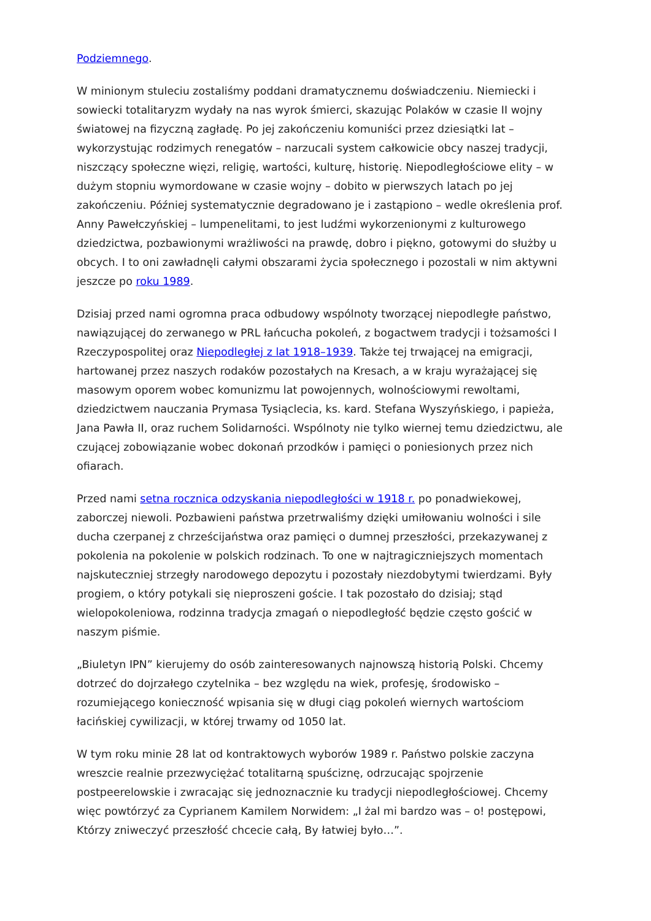Podziemnego.
W minionym stuleciu zostaliśmy poddani dramatycznemu doświadczeniu. Niemiecki i sowiecki totalitaryzm wydały na nas wyrok śmierci, skazując Polaków w czasie II wojny światowej na fizyczną zagładę. Po jej zakończeniu komuniści przez dziesiątki lat – wykorzystując rodzimych renegatów – narzucali system całkowicie obcy naszej tradycji, niszczący społeczne więzi, religię, wartości, kulturę, historię. Niepodległościowe elity – w dużym stopniu wymordowane w czasie wojny – dobito w pierwszych latach po jej zakończeniu. Później systematycznie degradowano je i zastąpiono – wedle określenia prof. Anny Pawełczyńskiej – lumpenelitami, to jest ludźmi wykorzenionymi z kulturowego dziedzictwa, pozbawionymi wrażliwości na prawdę, dobro i piękno, gotowymi do służby u obcych. I to oni zawładnęli całymi obszarami życia społecznego i pozostali w nim aktywni jeszcze po roku 1989.
Dzisiaj przed nami ogromna praca odbudowy wspólnoty tworzącej niepodległe państwo, nawiązującej do zerwanego w PRL łańcucha pokoleń, z bogactwem tradycji i tożsamości I Rzeczypospolitej oraz Niepodległej z lat 1918–1939. Także tej trwającej na emigracji, hartowanej przez naszych rodaków pozostałych na Kresach, a w kraju wyrażającej się masowym oporem wobec komunizmu lat powojennych, wolnościowymi rewoltami, dziedzictwem nauczania Prymasa Tysiąclecia, ks. kard. Stefana Wyszyńskiego, i papieża, Jana Pawła II, oraz ruchem Solidarności. Wspólnoty nie tylko wiernej temu dziedzictwu, ale czującej zobowiązanie wobec dokonań przodków i pamięci o poniesionych przez nich ofiarach.
Przed nami setna rocznica odzyskania niepodległości w 1918 r. po ponadwiekowej, zaborczej niewoli. Pozbawieni państwa przetrwaliśmy dzięki umiłowaniu wolności i sile ducha czerpanej z chrześcijaństwa oraz pamięci o dumnej przeszłości, przekazywanej z pokolenia na pokolenie w polskich rodzinach. To one w najtragiczniejszych momentach najskuteczniej strzegły narodowego depozytu i pozostały niezdobytymi twierdzami. Były progiem, o który potykali się nieproszeni goście. I tak pozostało do dzisiaj; stąd wielopokoleniowa, rodzinna tradycja zmagań o niepodległość będzie często gościć w naszym piśmie.
„Biuletyn IPN” kierujemy do osób zainteresowanych najnowszą historią Polski. Chcemy dotrzeć do dojrzałego czytelnika – bez względu na wiek, profesję, środowisko – rozumiejącego konieczność wpisania się w długi ciąg pokoleń wiernych wartościom łacińskiej cywilizacji, w której trwamy od 1050 lat.
W tym roku minie 28 lat od kontraktowych wyborów 1989 r. Państwo polskie zaczyna wreszcie realnie przezwyciężać totalitarną spuściznę, odrzucając spojrzenie postpeerelowskie i zwracając się jednoznacznie ku tradycji niepodległościowej. Chcemy więc powtórzyć za Cyprianem Kamilem Norwidem: „I żal mi bardzo was – o! postępowi, Którzy zniweczyć przeszłość chcecie całą, By łatwiej było…”.